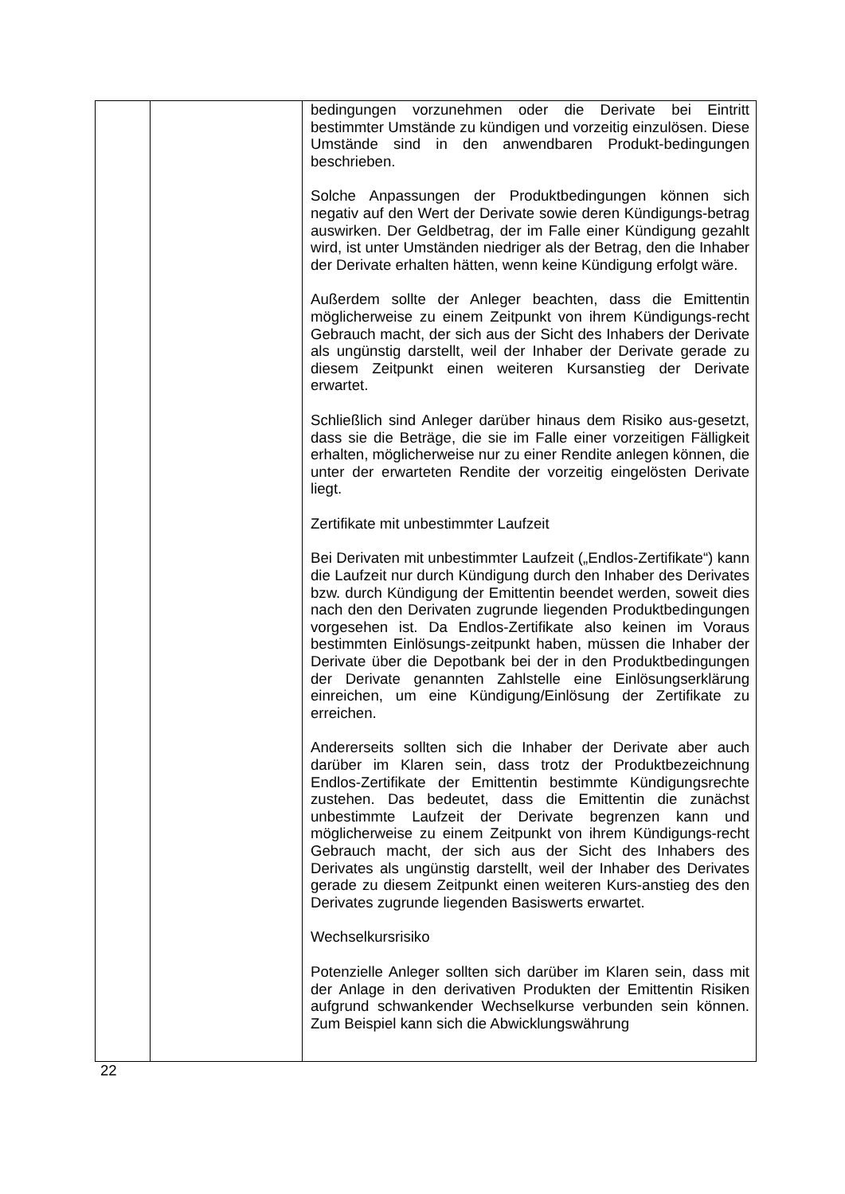| | | bedingungen vorzunehmen oder die Derivate bei Eintritt bestimmter Umstände zu kündigen und vorzeitig einzulösen. Diese Umstände sind in den anwendbaren Produkt-bedingungen beschrieben. Solche Anpassungen der Produktbedingungen können sich negativ auf den Wert der Derivate sowie deren Kündigungs-betrag auswirken. Der Geldbetrag, der im Falle einer Kündigung gezahlt wird, ist unter Umständen niedriger als der Betrag, den die Inhaber der Derivate erhalten hätten, wenn keine Kündigung erfolgt wäre. Außerdem sollte der Anleger beachten, dass die Emittentin möglicherweise zu einem Zeitpunkt von ihrem Kündigungs-recht Gebrauch macht, der sich aus der Sicht des Inhabers der Derivate als ungünstig darstellt, weil der Inhaber der Derivate gerade zu diesem Zeitpunkt einen weiteren Kursanstieg der Derivate erwartet. Schließlich sind Anleger darüber hinaus dem Risiko aus-gesetzt, dass sie die Beträge, die sie im Falle einer vorzeitigen Fälligkeit erhalten, möglicherweise nur zu einer Rendite anlegen können, die unter der erwarteten Rendite der vorzeitig eingelösten Derivate liegt. Zertifikate mit unbestimmter Laufzeit Bei Derivaten mit unbestimmter Laufzeit („Endlos-Zertifikate“) kann die Laufzeit nur durch Kündigung durch den Inhaber des Derivates bzw. durch Kündigung der Emittentin beendet werden, soweit dies nach den den Derivaten zugrunde liegenden Produktbedingungen vorgesehen ist. Da Endlos-Zertifikate also keinen im Voraus bestimmten Einlösungs-zeitpunkt haben, müssen die Inhaber der Derivate über die Depotbank bei der in den Produktbedingungen der Derivate genannten Zahlstelle eine Einlösungserklärung einreichen, um eine Kündigung/Einlösung der Zertifikate zu erreichen. Andererseits sollten sich die Inhaber der Derivate aber auch darüber im Klaren sein, dass trotz der Produktbezeichnung Endlos-Zertifikate der Emittentin bestimmte Kündigungsrechte zustehen. Das bedeutet, dass die Emittentin die zunächst unbestimmte Laufzeit der Derivate begrenzen kann und möglicherweise zu einem Zeitpunkt von ihrem Kündigungs-recht Gebrauch macht, der sich aus der Sicht des Inhabers des Derivates als ungünstig darstellt, weil der Inhaber des Derivates gerade zu diesem Zeitpunkt einen weiteren Kurs-anstieg des den Derivates zugrunde liegenden Basiswerts erwartet. Wechselkursrisiko Potenzielle Anleger sollten sich darüber im Klaren sein, dass mit der Anlage in den derivativen Produkten der Emittentin Risiken aufgrund schwankender Wechselkurse verbunden sein können. Zum Beispiel kann sich die Abwicklungswährung |
22